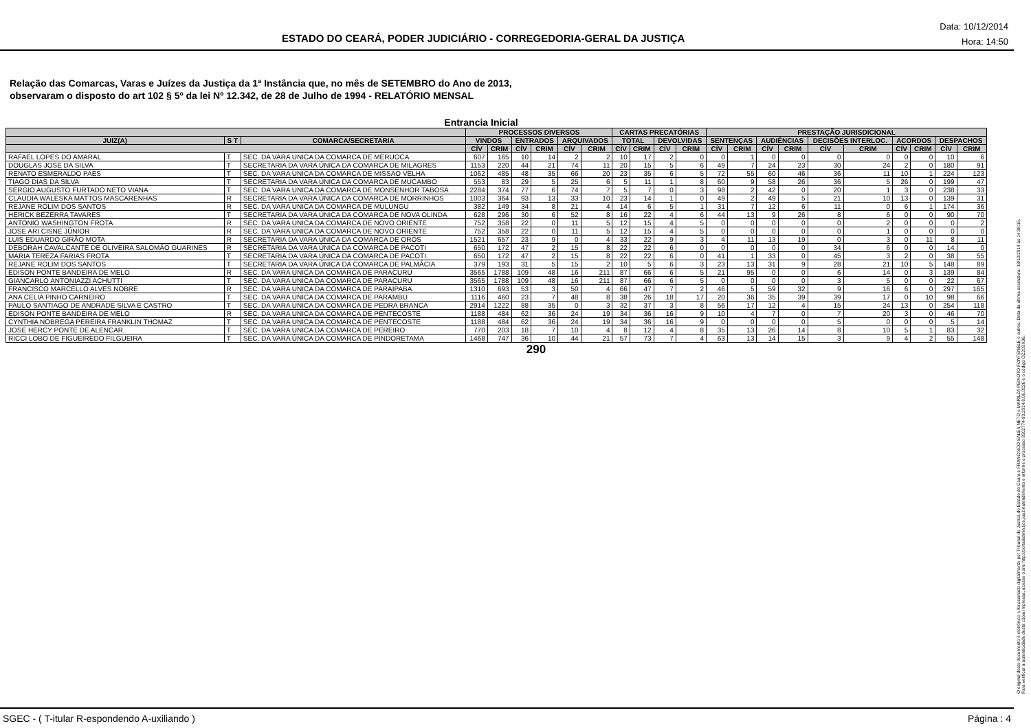ESTADO DO CEARÁ, PODER JUDICIÁRIO - CORREGEDORIA-GERAL DA JUSTIÇA
Data: 10/12/2014
Hora: 14:50
Relação das Comarcas, Varas e Juízes da Justiça da 1ª Instância que, no mês de SETEMBRO do Ano de 2013,
observaram o disposto do art 102 § 5º da lei Nº 12.342, de 28 de Julho de 1994 - RELATÓRIO MENSAL
Entrancia Inicial
| | | | PROCESSOS DIVERSOS | | | | | | CARTAS PRECATÓRIAS | | | | PRESTAÇÃO JURISDICIONAL | | | | | | | | | |
| --- | --- | --- | --- | --- | --- | --- | --- | --- | --- | --- | --- | --- | --- | --- | --- | --- | --- | --- | --- | --- | --- | --- |
| JUIZ(A) | S T | COMARCA/SECRETARIA | VINDOS | | ENTRADOS | | ARQUIVADOS | | TOTAL | | DEVOLVIDAS | | SENTENÇAS | | AUDIÊNCIAS | | DECISÕES INTERLOC. | | ACORDOS | | DESPACHOS | |
| | | | CÍV | CRIM | CÍV | CRIM | CÍV | CRIM | CÍV | CRIM | CÍV | CRIM | CÍV | CRIM | CÍV | CRIM | CÍV | CRIM | CÍV | CRIM | CÍV | CRIM |
| RAFAEL LOPES DO AMARAL | T | SEC. DA VARA UNICA DA COMARCA DE MERUOCA | 607 | 165 | 10 | 14 | 2 | 2 | 10 | 17 | 2 | 0 | 0 | 1 | 0 | 0 | 0 | 0 | 0 | 0 | 10 | 6 |
| DOUGLAS JOSE DA SILVA | T | SECRETARIA DA VARA ÚNICA DA COMARCA DE MILAGRES | 1153 | 220 | 44 | 21 | 74 | 11 | 20 | 15 | 5 | 6 | 49 | 7 | 24 | 23 | 30 | 24 | 2 | 0 | 180 | 91 |
| RENATO ESMERALDO PAES | T | SEC. DA VARA UNICA DA COMARCA DE MISSAO VELHA | 1062 | 485 | 48 | 35 | 66 | 20 | 23 | 35 | 6 | 5 | 72 | 55 | 60 | 46 | 36 | 11 | 10 | 1 | 224 | 123 |
| TIAGO DIAS DA SILVA | T | SECRETARIA DA VARA ÚNICA DA COMARCA DE MUCAMBO | 553 | 83 | 29 | 5 | 25 | 6 | 5 | 11 | 1 | 8 | 60 | 9 | 58 | 26 | 36 | 5 | 26 | 0 | 199 | 47 |
| SERGIO AUGUSTO FURTADO NETO VIANA | T | SEC. DA VARA UNICA DA COMARCA DE MONSENHOR TABOSA | 2284 | 374 | 77 | 6 | 74 | 7 | 5 | 7 | 0 | 3 | 98 | 2 | 42 | 0 | 20 | 1 | 3 | 0 | 238 | 33 |
| CLAUDIA WALESKA MATTOS MASCARENHAS | R | SECRETARIA DA VARA ÚNICA DA COMARCA DE MORRINHOS | 1003 | 364 | 93 | 13 | 33 | 10 | 23 | 14 | 1 | 0 | 49 | 2 | 49 | 5 | 21 | 10 | 13 | 0 | 139 | 31 |
| REJANE ROLIM DOS SANTOS | R | SEC. DA VARA UNICA DA COMARCA DE MULUNGU | 382 | 149 | 34 | 8 | 21 | 4 | 14 | 6 | 5 | 1 | 31 | 7 | 12 | 6 | 11 | 0 | 6 | 1 | 174 | 36 |
| HERICK BEZERRA TAVARES | T | SECRETARIA DA VARA ÚNICA DA COMARCA DE NOVA OLINDA | 628 | 296 | 30 | 6 | 52 | 8 | 16 | 22 | 4 | 6 | 44 | 13 | 9 | 26 | 8 | 6 | 0 | 0 | 90 | 70 |
| ANTONIO WASHINGTON FROTA | R | SEC. DA VARA UNICA DA COMARCA DE NOVO ORIENTE | 752 | 358 | 22 | 0 | 11 | 5 | 12 | 15 | 4 | 5 | 0 | 0 | 0 | 0 | 0 | 2 | 0 | 0 | 0 | 2 |
| JOSE ARI CISNE JÚNIOR | R | SEC. DA VARA UNICA DA COMARCA DE NOVO ORIENTE | 752 | 358 | 22 | 0 | 11 | 5 | 12 | 15 | 4 | 5 | 0 | 0 | 0 | 0 | 0 | 1 | 0 | 0 | 0 | 0 |
| LUIS EDUARDO GIRÃO MOTA | R | SECRETARIA DA VARA ÚNICA DA COMARCA DE ORÓS | 1521 | 657 | 23 | 9 | 0 | 4 | 33 | 22 | 9 | 3 | 4 | 11 | 13 | 19 | 0 | 3 | 0 | 11 | 8 | 11 |
| DEBORAH CAVALCANTE DE OLIVEIRA SALOMÃO GUARINES | R | SECRETARIA DA VARA ÚNICA DA COMARCA DE PACOTI | 650 | 172 | 47 | 2 | 15 | 8 | 22 | 22 | 6 | 0 | 0 | 0 | 0 | 0 | 34 | 6 | 0 | 0 | 14 | 0 |
| MARIA TEREZA FARIAS FROTA | T | SECRETARIA DA VARA ÚNICA DA COMARCA DE PACOTI | 650 | 172 | 47 | 2 | 15 | 8 | 22 | 22 | 6 | 0 | 41 | 1 | 33 | 0 | 45 | 3 | 2 | 0 | 38 | 55 |
| REJANE ROLIM DOS SANTOS | T | SECRETARIA DA VARA ÚNICA DA COMARCA DE PALMÁCIA | 379 | 193 | 31 | 5 | 15 | 2 | 10 | 5 | 6 | 3 | 23 | 13 | 31 | 9 | 28 | 21 | 10 | 5 | 148 | 89 |
| EDISON PONTE BANDEIRA DE MELO | R | SEC. DA VARA UNICA DA COMARCA DE PARACURU | 3565 | 1788 | 109 | 48 | 16 | 211 | 87 | 66 | 6 | 5 | 21 | 95 | 0 | 0 | 6 | 14 | 0 | 3 | 139 | 84 |
| GIANCARLO ANTONIAZZI ACHUTTI | T | SEC. DA VARA UNICA DA COMARCA DE PARACURU | 3565 | 1788 | 109 | 48 | 16 | 211 | 87 | 66 | 6 | 5 | 0 | 0 | 0 | 0 | 3 | 5 | 0 | 0 | 22 | 67 |
| FRANCISCO MARCELLO ALVES NOBRE | R | SEC. DA VARA UNICA DA COMARCA DE PARAIPABA | 1310 | 693 | 53 | 3 | 50 | 4 | 66 | 47 | 7 | 2 | 46 | 5 | 59 | 32 | 9 | 16 | 6 | 0 | 297 | 165 |
| ANA CELIA PINHO CARNEIRO | T | SEC. DA VARA UNICA DA COMARCA DE PARAMBU | 1116 | 460 | 23 | 7 | 48 | 8 | 38 | 26 | 18 | 17 | 20 | 36 | 35 | 39 | 39 | 17 | 0 | 10 | 98 | 66 |
| PAULO SANTIAGO DE ANDRADE SILVA E CASTRO | T | SEC. DA VARA UNICA DA COMARCA DE PEDRA BRANCA | 2914 | 1222 | 88 | 35 | 0 | 3 | 32 | 37 | 3 | 8 | 56 | 17 | 12 | 4 | 15 | 24 | 13 | 0 | 254 | 118 |
| EDISON PONTE BANDEIRA DE MELO | R | SEC. DA VARA UNICA DA COMARCA DE PENTECOSTE | 1188 | 484 | 62 | 36 | 24 | 19 | 34 | 36 | 16 | 9 | 10 | 4 | 7 | 0 | 7 | 20 | 3 | 0 | 46 | 70 |
| CYNTHIA NOBREGA PEREIRA FRANKLIN THOMAZ | T | SEC. DA VARA UNICA DA COMARCA DE PENTECOSTE | 1188 | 484 | 62 | 36 | 24 | 19 | 34 | 36 | 16 | 9 | 0 | 0 | 0 | 0 | 5 | 0 | 0 | 0 | 5 | 14 |
| JOSE HERCY PONTE DE ALENCAR | T | SEC. DA VARA UNICA DA COMARCA DE PEREIRO | 770 | 203 | 18 | 7 | 10 | 4 | 8 | 12 | 4 | 8 | 35 | 13 | 26 | 14 | 8 | 10 | 5 | 1 | 83 | 32 |
| RICCI LOBO DE FIGUEIREDO FILGUEIRA | T | SEC. DA VARA ÚNICA DA COMARCA DE PINDORETAMA | 1468 | 747 | 36 | 10 | 44 | 21 | 57 | 73 | 7 | 4 | 63 | 13 | 14 | 15 | 3 | 9 | 4 | 2 | 55 | 148 |
290
O original deste documento é eletrônico e foi assinado digitalmente por Tribunal de Justica do Estado do Ceara e FRANCISCO SALES NETO e MARILZA PEIXOTO FONTENELE e outros. Data da última assinatura: 18/12/2014 às 14:38:15.
Para verificar a autenticidade desta cópia impressa, acesse o site http://portaladmin.tjce.jus.br/atendimento e informe o processo 8502774-93.2014.8.06.0026 e o código OZ20SX96.
SGEC - ( T-itular R-espondendo A-uxiliando ) Página : 4